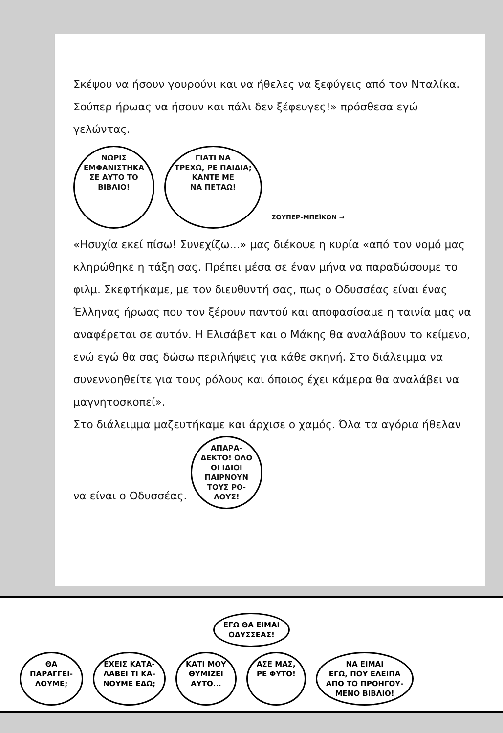Σκέψου να ήσουν γουρούνι και να ήθελες να ξεφύγεις από τον Νταλίκα. Σούπερ ήρωας να ήσουν και πάλι δεν ξέφευγες!» πρόσθεσα εγώ γελώντας.
ΝΩΡΙΣ
ΕΜΦΑΝΙΣΤΗΚΑ
ΣΕ ΑΥΤΟ ΤΟ
ΒΙΒΛΙΟ! ΓΙΑΤΙ ΝΑ
ΤΡΕΧΩ, ΡΕ ΠΑΙΔΙΑ;
ΚΑΝΤΕ ΜΕ
ΝΑ ΠΕΤΑΩ! ΣΟΥΠΕΡ-ΜΠΕΪΚΟΝ →
«Ησυχία εκεί πίσω! Συνεχίζω...» μας διέκοψε η κυρία «από τον νομό μας κληρώθηκε η τάξη σας. Πρέπει μέσα σε έναν μήνα να παραδώσουμε το φιλμ. Σκεφτήκαμε, με τον διευθυντή σας, πως ο Οδυσσέας είναι ένας Έλληνας ήρωας που τον ξέρουν παντού και αποφασίσαμε η ταινία μας να αναφέρεται σε αυτόν. Η Ελισάβετ και ο Μάκης θα αναλάβουν το κείμενο, ενώ εγώ θα σας δώσω περιλήψεις για κάθε σκηνή. Στο διάλειμμα να συνεννοηθείτε για τους ρόλους και όποιος έχει κάμερα θα αναλάβει να μαγνητοσκοπεί».
Στο διάλειμμα μαζευτήκαμε και άρχισε ο χαμός. Όλα τα αγόρια ήθελαν να είναι ο Οδυσσέας. ΑΠΑΡΑ-
ΔΕΚΤΟ! ΟΛΟ
ΟΙ ΙΔΙΟΙ
ΠΑΙΡΝΟΥΝ
ΤΟΥΣ ΡΟ-
ΛΟΥΣ!
ΕΓΩ ΘΑ ΕΙΜΑΙ
ΟΔΥΣΣΕΑΣ!
ΘΑ
ΠΑΡΑΓΓΕΙ-
ΛΟΥΜΕ; ΕΧΕΙΣ ΚΑΤΑ-
ΛΑΒΕΙ ΤΙ ΚΑ-
ΝΟΥΜΕ ΕΔΩ; ΚΑΤΙ ΜΟΥ
ΘΥΜΙΖΕΙ
ΑΥΤΟ... ΑΣΕ ΜΑΣ,
ΡΕ ΦΥΤΟ! ΝΑ ΕΙΜΑΙ
ΕΓΩ, ΠΟΥ ΕΛΕΙΠΑ
ΑΠΟ ΤΟ ΠΡΟΗΓΟΥ-
ΜΕΝΟ ΒΙΒΛΙΟ!